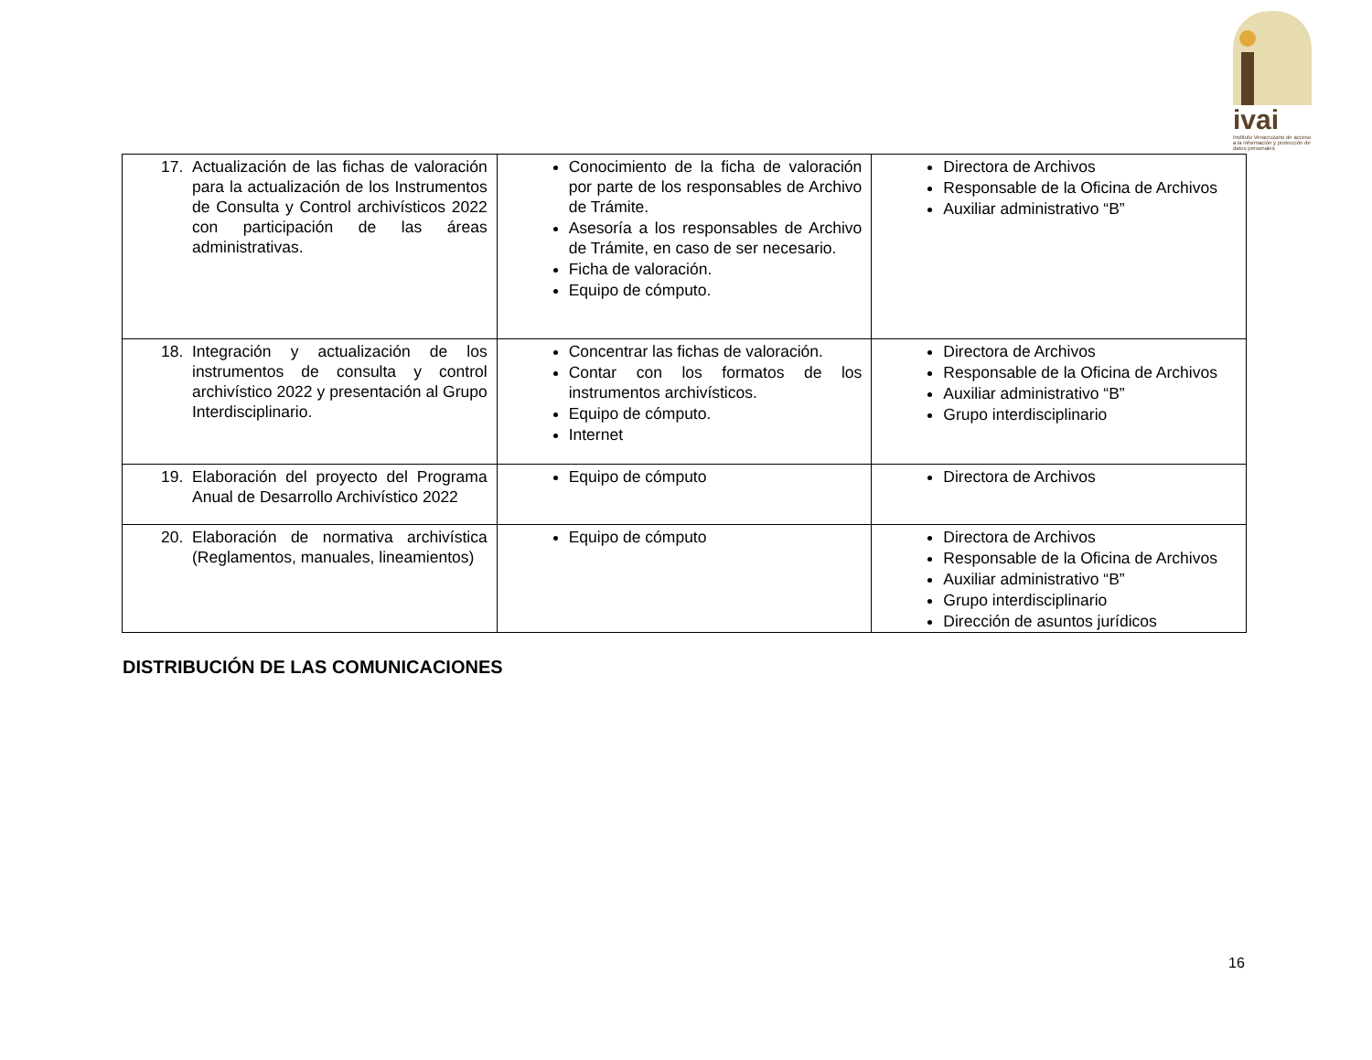ivai
Instituto Veracruzano de acceso a la información y protección de datos personales
| 17. Actualización de las fichas de valoración para la actualización de los Instrumentos de Consulta y Control archivísticos 2022 con participación de las áreas administrativas. | Conocimiento de la ficha de valoración por parte de los responsables de Archivo de Trámite. Asesoría a los responsables de Archivo de Trámite, en caso de ser necesario. Ficha de valoración. Equipo de cómputo. | Directora de Archivos Responsable de la Oficina de Archivos Auxiliar administrativo “B” |
| 18. Integración y actualización de los instrumentos de consulta y control archivístico 2022 y presentación al Grupo Interdisciplinario. | Concentrar las fichas de valoración. Contar con los formatos de los instrumentos archivísticos. Equipo de cómputo. Internet | Directora de Archivos Responsable de la Oficina de Archivos Auxiliar administrativo “B” Grupo interdisciplinario |
| 19. Elaboración del proyecto del Programa Anual de Desarrollo Archivístico 2022 | Equipo de cómputo | Directora de Archivos |
| 20. Elaboración de normativa archivística (Reglamentos, manuales, lineamientos) | Equipo de cómputo | Directora de Archivos Responsable de la Oficina de Archivos Auxiliar administrativo “B” Grupo interdisciplinario Dirección de asuntos jurídicos |
DISTRIBUCIÓN DE LAS COMUNICACIONES
16